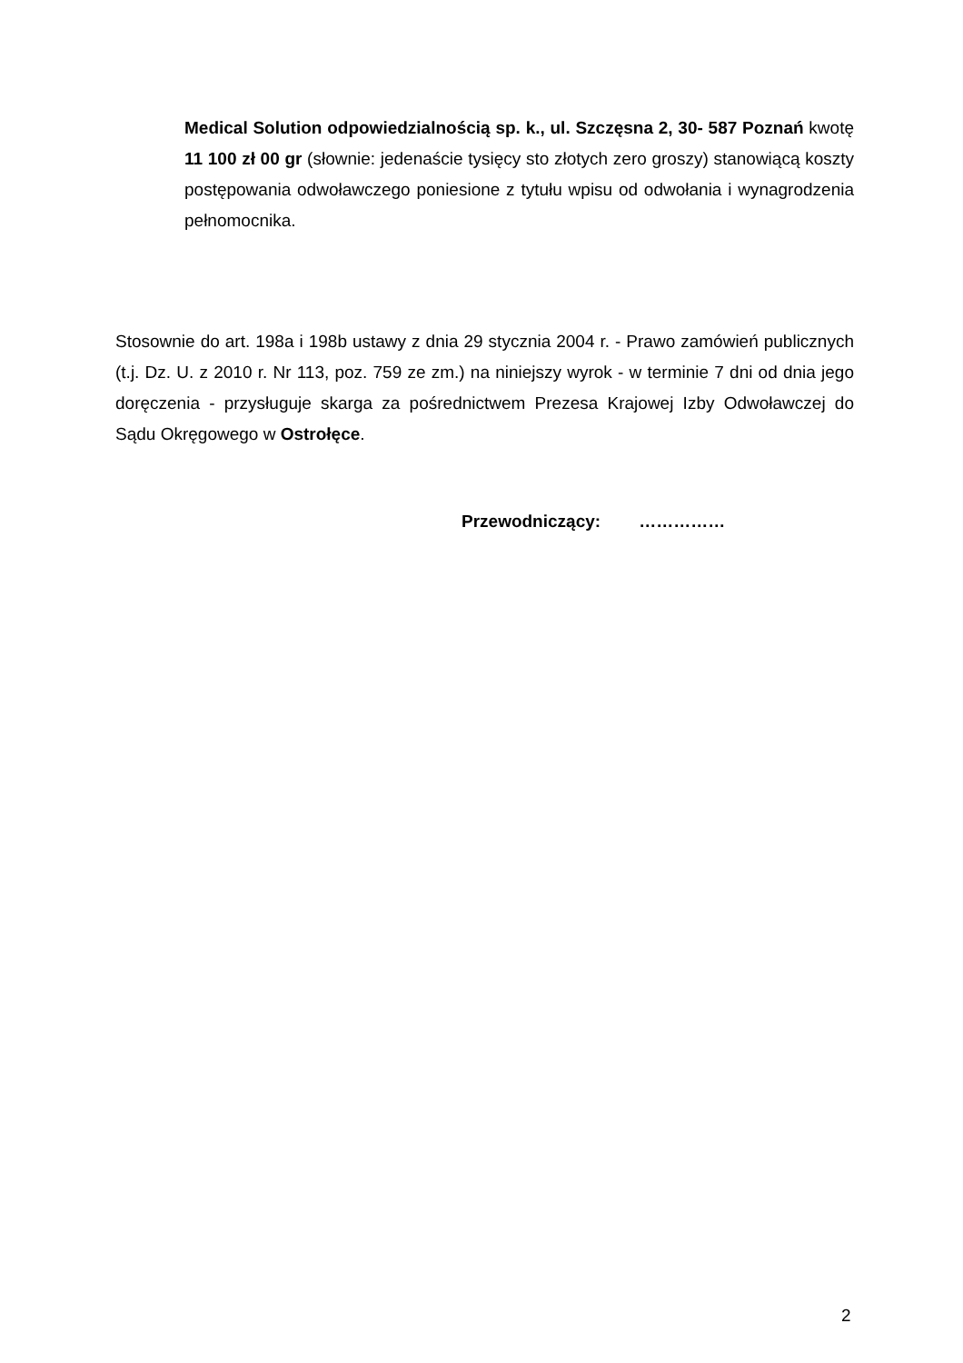Medical Solution odpowiedzialnością sp. k., ul. Szczęsna 2, 30- 587 Poznań kwotę 11 100 zł 00 gr (słownie: jedenaście tysięcy sto złotych zero groszy) stanowiącą koszty postępowania odwoławczego poniesione z tytułu wpisu od odwołania i wynagrodzenia pełnomocnika.
Stosownie do art. 198a i 198b ustawy z dnia 29 stycznia 2004 r. - Prawo zamówień publicznych (t.j. Dz. U. z 2010 r. Nr 113, poz. 759 ze zm.) na niniejszy wyrok - w terminie 7 dni od dnia jego doręczenia - przysługuje skarga za pośrednictwem Prezesa Krajowej Izby Odwoławczej do Sądu Okręgowego w Ostrołęce.
Przewodniczący: ……………
2